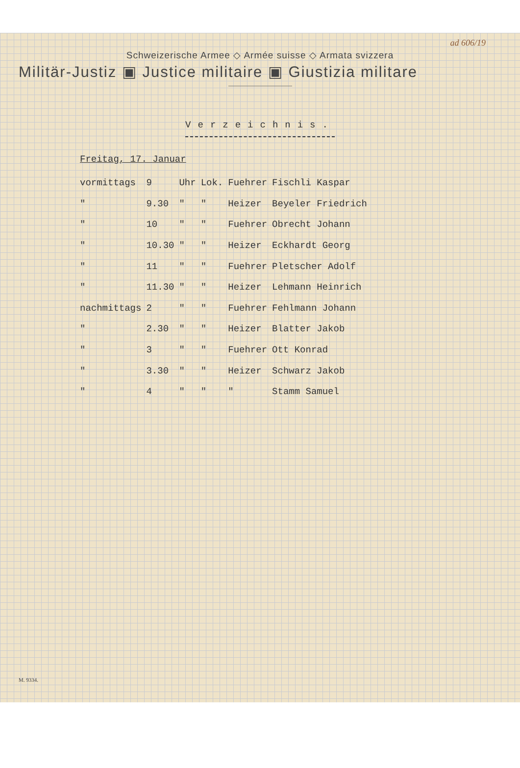ad 606/19
Schweizerische Armee ◇ Armée suisse ◇ Armata svizzera
Militär-Justiz ▣ Justice militaire ▣ Giustizia militare
Verzeichnis.
Freitag, 17. Januar
| vormittags | 9 | Uhr | Lok. | Fuehrer | Fischli Kaspar |
| " | 9.30 | " | " | Heizer | Beyeler Friedrich |
| " | 10 | " | " | Fuehrer | Obrecht Johann |
| " | 10.30 | " | " | Heizer | Eckhardt Georg |
| " | 11 | " | " | Fuehrer | Pletscher Adolf |
| " | 11.30 | " | " | Heizer | Lehmann Heinrich |
| nachmittags | 2 | " | " | Fuehrer | Fehlmann Johann |
| " | 2.30 | " | " | Heizer | Blatter Jakob |
| " | 3 | " | " | Fuehrer | Ott Konrad |
| " | 3.30 | " | " | Heizer | Schwarz Jakob |
| " | 4 | " | " | " | Stamm Samuel |
M. 9334.